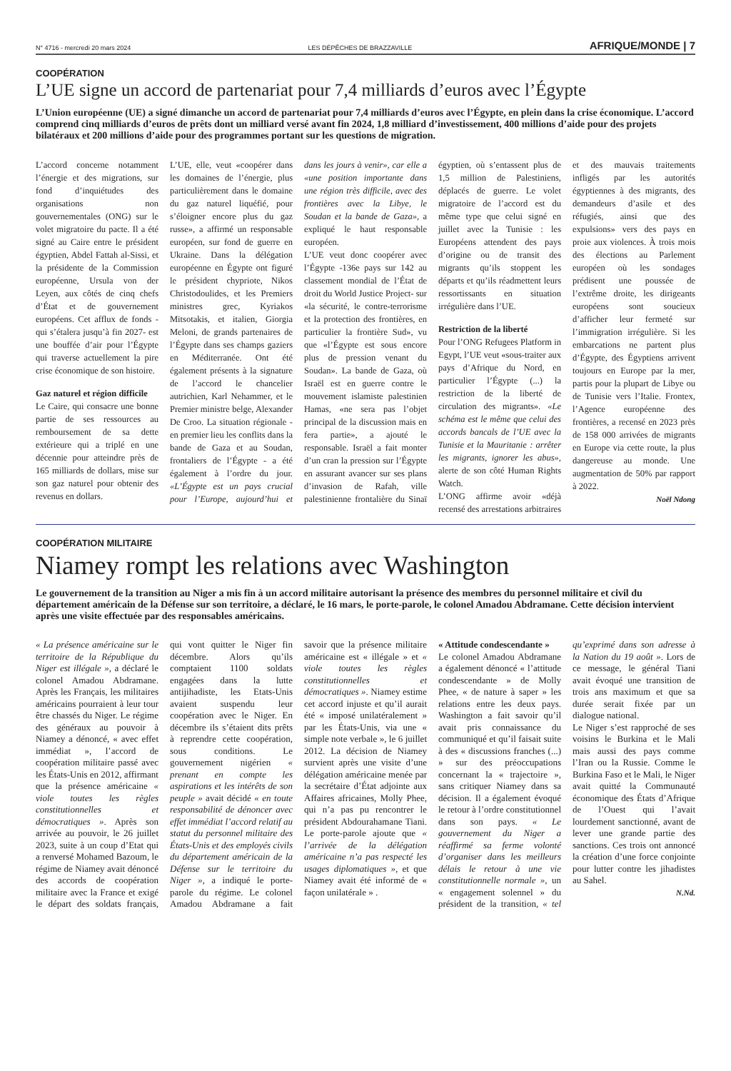N° 4716 - mercredi 20 mars 2024 LES DÉPÊCHES DE BRAZZAVILLE AFRIQUE/MONDE | 7
COOPÉRATION
L’UE signe un accord de partenariat pour 7,4 milliards d’euros avec l’Égypte
L’Union européenne (UE) a signé dimanche un accord de partenariat pour 7,4 milliards d’euros avec l’Égypte, en plein dans la crise économique. L’accord comprend cinq milliards d’euros de prêts dont un milliard versé avant fin 2024, 1,8 milliard d’investissement, 400 millions d’aide pour des projets bilatéraux et 200 millions d’aide pour des programmes portant sur les questions de migration.
L’accord concerne notamment l’énergie et des migrations, sur fond d’inquiétudes des organisations non gouvernementales (ONG) sur le volet migratoire du pacte. Il a été signé au Caire entre le président égyptien, Abdel Fattah al-Sissi, et la présidente de la Commission européenne, Ursula von der Leyen, aux côtés de cinq chefs d’État et de gouvernement européens. Cet afflux de fonds -qui s’étalera jusqu’à fin 2027- est une bouffée d’air pour l’Égypte qui traverse actuellement la pire crise économique de son histoire.
Gaz naturel et région difficile
Le Caire, qui consacre une bonne partie de ses ressources au remboursement de sa dette extérieure qui a triplé en une décennie pour atteindre près de 165 milliards de dollars, mise sur son gaz naturel pour obtenir des revenus en dollars.
L’UE, elle, veut «coopérer dans les domaines de l’énergie, plus particulièrement dans le domaine du gaz naturel liquéfié, pour s’éloigner encore plus du gaz russe», a affirmé un responsable européen, sur fond de guerre en Ukraine. Dans la délégation européenne en Égypte ont figuré le président chypriote, Nikos Christodoulides, et les Premiers ministres grec, Kyriakos Mitsotakis, et italien, Giorgia Meloni, de grands partenaires de l’Égypte dans ses champs gaziers en Méditerranée. Ont été également présents à la signature de l’accord le chancelier autrichien, Karl Nehammer, et le Premier ministre belge, Alexander De Croo. La situation régionale - en premier lieu les conflits dans la bande de Gaza et au Soudan, frontaliers de l’Égypte - a été également à l’ordre du jour. «L’Égypte est un pays crucial pour l’Europe, aujourd’hui et dans les jours à venir», car elle a «une position importante dans une région très difficile, avec des frontières avec la Libye, le Soudan et la bande de Gaza», a expliqué le haut responsable européen.
L’UE veut donc coopérer avec l’Égypte -136e pays sur 142 au classement mondial de l’État de droit du World Justice Project- sur «la sécurité, le contre-terrorisme et la protection des frontières, en particulier la frontière Sud», vu que «l’Égypte est sous encore plus de pression venant du Soudan». La bande de Gaza, où Israël est en guerre contre le mouvement islamiste palestinien Hamas, «ne sera pas l’objet principal de la discussion mais en fera partie», a ajouté le responsable. Israël a fait monter d’un cran la pression sur l’Égypte en assurant avancer sur ses plans d’invasion de Rafah, ville palestinienne frontalière du Sinaï égyptien, où s’entassent plus de 1,5 million de Palestiniens, déplacés de guerre. Le volet migratoire de l’accord est du même type que celui signé en juillet avec la Tunisie : les Européens attendent des pays d’origine ou de transit des migrants qu’ils stoppent les départs et qu’ils réadmettent leurs ressortissants en situation irrégulière dans l’UE.
Restriction de la liberté
Pour l’ONG Refugees Platform in Egypt, l’UE veut «sous-traiter aux pays d’Afrique du Nord, en particulier l’Égypte (...) la restriction de la liberté de circulation des migrants». «Le schéma est le même que celui des accords bancals de l’UE avec la Tunisie et la Mauritanie : arrêter les migrants, ignorer les abus», alerte de son côté Human Rights Watch.
L’ONG affirme avoir «déjà recensé des arrestations arbitraires et des mauvais traitements infligés par les autorités égyptiennes à des migrants, des demandeurs d’asile et des réfugiés, ainsi que des expulsions» vers des pays en proie aux violences. À trois mois des élections au Parlement européen où les sondages prédisent une poussée de l’extrême droite, les dirigeants européens sont soucieux d’afficher leur fermeté sur l’immigration irrégulière. Si les embarcations ne partent plus d’Égypte, des Égyptiens arrivent toujours en Europe par la mer, partis pour la plupart de Libye ou de Tunisie vers l’Italie. Frontex, l’Agence européenne des frontières, a recensé en 2023 près de 158 000 arrivées de migrants en Europe via cette route, la plus dangereuse au monde. Une augmentation de 50% par rapport à 2022.
Noël Ndong
COOPÉRATION MILITAIRE
Niamey rompt les relations avec Washington
Le gouvernement de la transition au Niger a mis fin à un accord militaire autorisant la présence des membres du personnel militaire et civil du département américain de la Défense sur son territoire, a déclaré, le 16 mars, le porte-parole, le colonel Amadou Abdramane. Cette décision intervient après une visite effectuée par des responsables américains.
« La présence américaine sur le territoire de la République du Niger est illégale », a déclaré le colonel Amadou Abdramane. Après les Français, les militaires américains pourraient à leur tour être chassés du Niger. Le régime des généraux au pouvoir à Niamey a dénoncé, « avec effet immédiat », l’accord de coopération militaire passé avec les États-Unis en 2012, affirmant que la présence américaine « viole toutes les règles constitutionnelles et démocratiques ». Après son arrivée au pouvoir, le 26 juillet 2023, suite à un coup d’Etat qui a renversé Mohamed Bazoum, le régime de Niamey avait dénoncé des accords de coopération militaire avec la France et exigé le départ des soldats français, qui vont quitter le Niger fin décembre. Alors qu’ils comptaient 1100 soldats engagées dans la lutte antijihadiste, les Etats-Unis avaient suspendu leur coopération avec le Niger. En décembre ils s’étaient dits prêts à reprendre cette coopération, sous conditions. Le gouvernement nigérien « prenant en compte les aspirations et les intérêts de son peuple » avait décidé « en toute responsabilité de dénoncer avec effet immédiat l’accord relatif au statut du personnel militaire des États-Unis et des employés civils du département américain de la Défense sur le territoire du Niger », a indiqué le porte-parole du régime. Le colonel Amadou Abdramane a fait savoir que la présence militaire américaine est « illégale » et « viole toutes les règles constitutionnelles et démocratiques ». Niamey estime cet accord injuste et qu’il aurait été « imposé unilatéralement » par les États-Unis, via une « simple note verbale », le 6 juillet 2012. La décision de Niamey survient après une visite d’une délégation américaine menée par la secrétaire d’État adjointe aux Affaires africaines, Molly Phee, qui n’a pas pu rencontrer le président Abdourahamane Tiani. Le porte-parole ajoute que « l’arrivée de la délégation américaine n’a pas respecté les usages diplomatiques », et que Niamey avait été informé de « façon unilatérale » .
« Attitude condescendante »
Le colonel Amadou Abdramane a également dénoncé « l’attitude condescendante » de Molly Phee, « de nature à saper » les relations entre les deux pays. Washington a fait savoir qu’il avait pris connaissance du communiqué et qu’il faisait suite à des « discussions franches (...) » sur des préoccupations concernant la « trajectoire », sans critiquer Niamey dans sa décision. Il a également évoqué le retour à l’ordre constitutionnel dans son pays. « Le gouvernement du Niger a réaffirmé sa ferme volonté d’organiser dans les meilleurs délais le retour à une vie constitutionnelle normale », un « engagement solennel » du président de la transition, « tel qu’exprimé dans son adresse à la Nation du 19 août ». Lors de ce message, le général Tiani avait évoqué une transition de trois ans maximum et que sa durée serait fixée par un dialogue national.
Le Niger s’est rapproché de ses voisins le Burkina et le Mali mais aussi des pays comme l’Iran ou la Russie. Comme le Burkina Faso et le Mali, le Niger avait quitté la Communauté économique des États d’Afrique de l’Ouest qui l’avait lourdement sanctionné, avant de lever une grande partie des sanctions. Ces trois ont annoncé la création d’une force conjointe pour lutter contre les jihadistes au Sahel.
N.Nd.